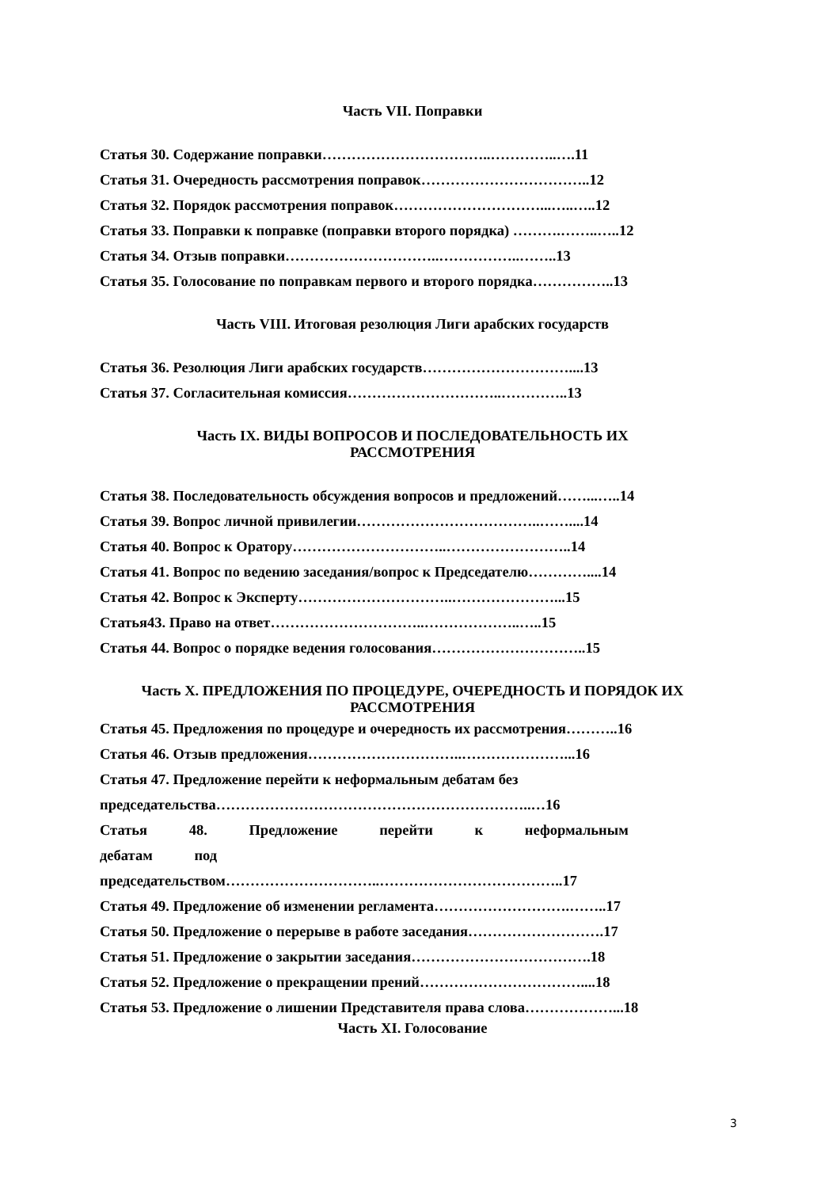Часть VII. Поправки
Статья 30. Содержание поправки……………………………..…………..….11
Статья 31. Очередность рассмотрения поправок……………………………..12
Статья 32. Порядок рассмотрения поправок…………………………...…..…..12
Статья 33. Поправки к поправке (поправки второго порядка) ……….……..…..12
Статья 34. Отзыв поправки…………………………..……………..……..13
Статья 35. Голосование по поправкам первого и второго порядка……………..13
Часть VIII. Итоговая резолюция Лиги арабских государств
Статья 36. Резолюция Лиги арабских государств…………………………....13
Статья 37. Согласительная комиссия…………………………..…………..13
Часть IX. ВИДЫ ВОПРОСОВ И ПОСЛЕДОВАТЕЛЬНОСТЬ ИХ
РАССМОТРЕНИЯ
Статья 38. Последовательность обсуждения вопросов и предложений……...…..14
Статья 39. Вопрос личной привилегии………………………………..……....14
Статья 40. Вопрос к Оратору…………………………..……………………..14
Статья 41. Вопрос по ведению заседания/вопрос к Председателю…………....14
Статья 42. Вопрос к Эксперту…………………………..…………………...15
Статья43. Право на ответ…………………………..………………..…..15
Статья 44. Вопрос о порядке ведения голосования…………………………..15
Часть X. ПРЕДЛОЖЕНИЯ ПО ПРОЦЕДУРЕ, ОЧЕРЕДНОСТЬ И ПОРЯДОК ИХ
РАССМОТРЕНИЯ
Статья 45. Предложения по процедуре и очередность их рассмотрения………..16
Статья 46. Отзыв предложения…………………………..…………………...16
Статья 47. Предложение перейти к неформальным дебатам без
председательства………………………………………………………..…16
Статья 48. Предложение перейти к неформальным
дебатам под
председательством…………………………..………………………………..17
Статья 49. Предложение об изменении регламента……………………….……..17
Статья 50. Предложение о перерыве в работе заседания……………………….17
Статья 51. Предложение о закрытии заседания……………………………….18
Статья 52. Предложение о прекращении прений……………………………....18
Статья 53. Предложение о лишении Представителя права слова………………...18
Часть XI. Голосование
3